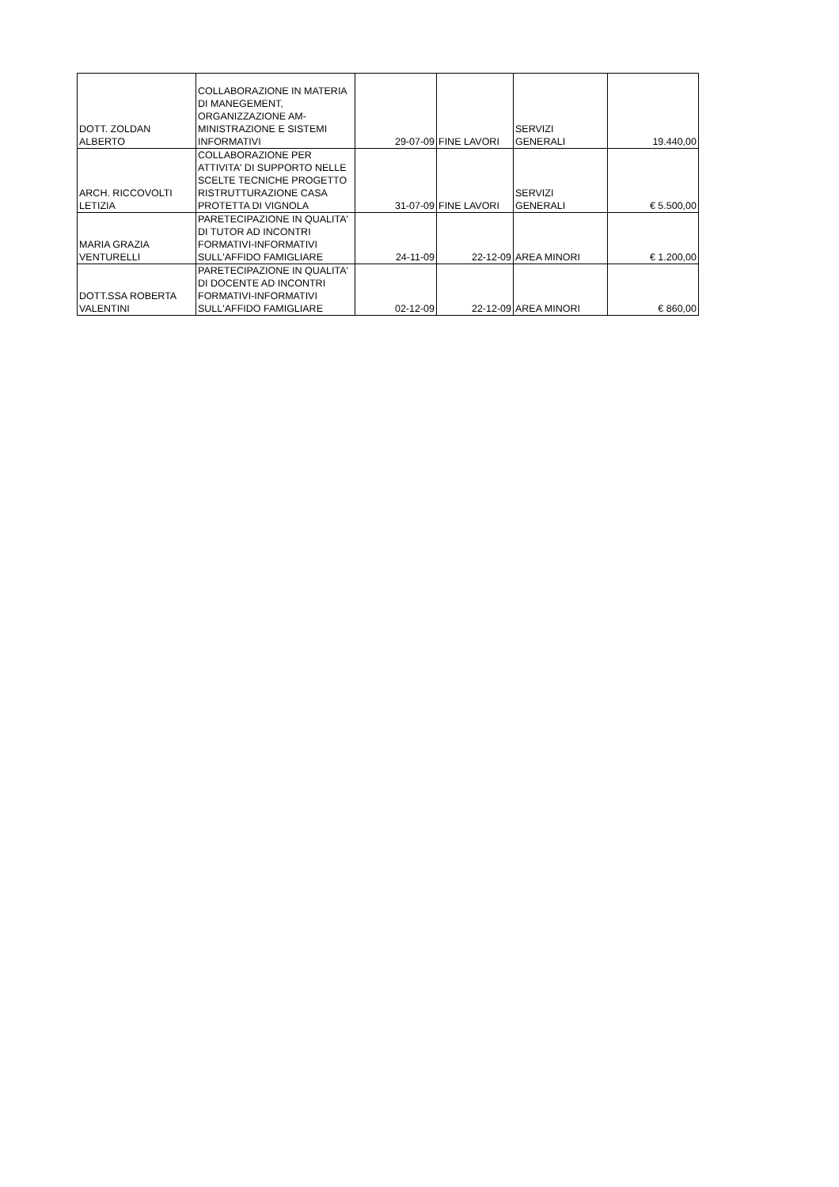| DOTT. ZOLDAN ALBERTO | COLLABORAZIONE IN MATERIA DI MANEGEMENT, ORGANIZZAZIONE AM- MINISTRAZIONE E SISTEMI INFORMATIVI | 29-07-09 | FINE LAVORI | SERVIZI GENERALI | 19.440,00 |
| ARCH. RICCOVOLTI LETIZIA | COLLABORAZIONE PER ATTIVITA' DI SUPPORTO NELLE SCELTE TECNICHE PROGETTO RISTRUTTURAZIONE CASA PROTETTA DI VIGNOLA | 31-07-09 | FINE LAVORI | SERVIZI GENERALI | € 5.500,00 |
| MARIA GRAZIA VENTURELLI | PARETECIPAZIONE IN QUALITA' DI TUTOR AD INCONTRI FORMATIVI-INFORMATIVI SULL'AFFIDO FAMIGLIARE | 24-11-09 | 22-12-09 | AREA MINORI | € 1.200,00 |
| DOTT.SSA ROBERTA VALENTINI | PARETECIPAZIONE IN QUALITA' DI DOCENTE AD INCONTRI FORMATIVI-INFORMATIVI SULL'AFFIDO FAMIGLIARE | 02-12-09 | 22-12-09 | AREA MINORI | € 860,00 |